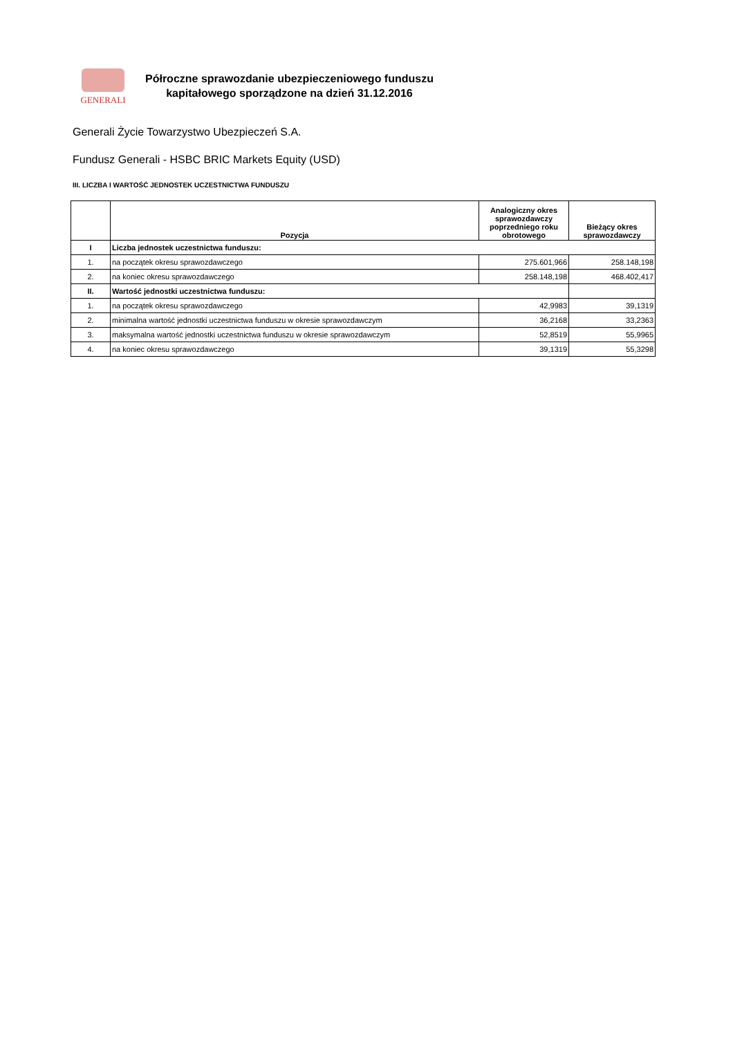GENERALI
Półroczne sprawozdanie ubezpieczeniowego funduszu
kapitałowego sporządzone na dzień 31.12.2016
Generali Życie Towarzystwo Ubezpieczeń S.A.
Fundusz Generali - HSBC BRIC Markets Equity (USD)
III. LICZBA I WARTOŚĆ JEDNOSTEK UCZESTNICTWA FUNDUSZU
| | Pozycja | Analogiczny okres sprawozdawczy poprzedniego roku obrotowego | Bieżący okres sprawozdawczy |
| --- | --- | --- | --- |
| I | Liczba jednostek uczestnictwa funduszu: | | |
| 1. | na początek okresu sprawozdawczego | 275.601,966 | 258.148,198 |
| 2. | na koniec okresu sprawozdawczego | 258.148,198 | 468.402,417 |
| II. | Wartość jednostki uczestnictwa funduszu: | | |
| 1. | na początek okresu sprawozdawczego | 42,9983 | 39,1319 |
| 2. | minimalna wartość jednostki uczestnictwa funduszu w okresie sprawozdawczym | 36,2168 | 33,2363 |
| 3. | maksymalna wartość jednostki uczestnictwa funduszu w okresie sprawozdawczym | 52,8519 | 55,9965 |
| 4. | na koniec okresu sprawozdawczego | 39,1319 | 55,3298 |